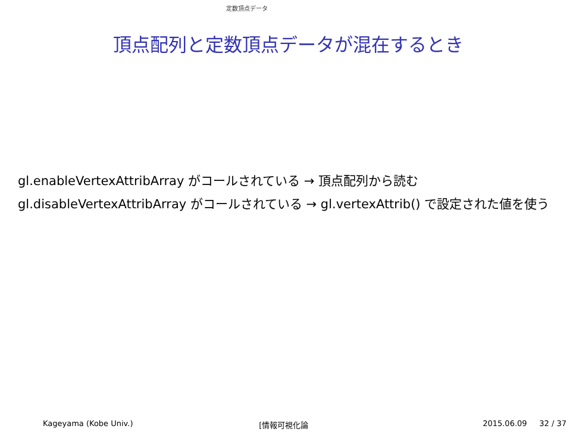定数頂点データ
頂点配列と定数頂点データが混在するとき
gl.enableVertexAttribArray がコールされている → 頂点配列から読む
gl.disableVertexAttribArray がコールされている → gl.vertexAttrib() で設定された値を使う
Kageyama (Kobe Univ.) [情報可視化論 2015.06.09 32 / 37